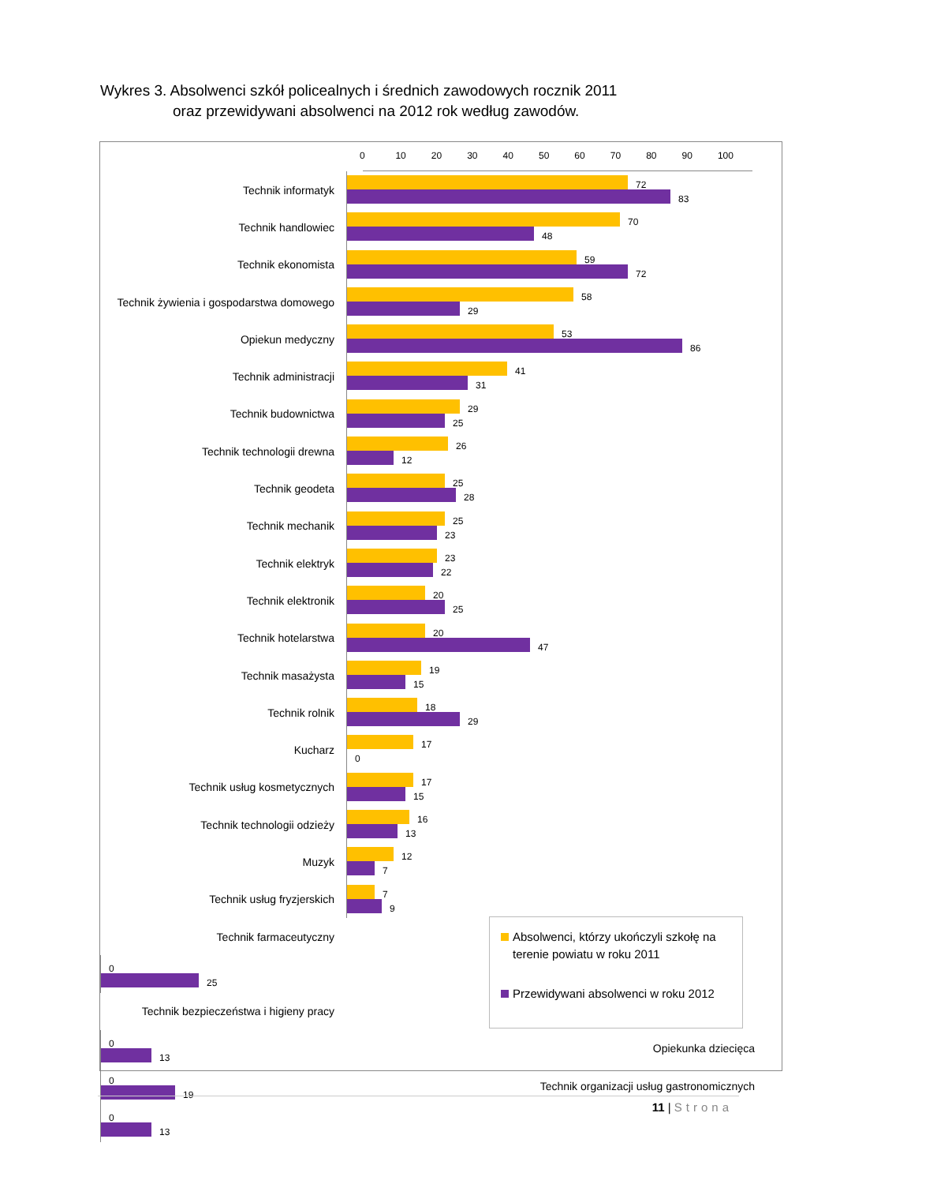Wykres 3. Absolwenci szkół policealnych i średnich zawodowych rocznik 2011
oraz przewidywani absolwenci na 2012 rok według zawodów.
0 10 20 30 40 50 60 70 80 90 100
Technik informatyk
72
83
Technik handlowiec
70
48
Technik ekonomista
59
72
Technik żywienia i gospodarstwa domowego
58
29
Opiekun medyczny
53
86
Technik administracji
41
31
Technik budownictwa
29
25
Technik technologii drewna
26
12
Technik geodeta
25
28
Technik mechanik
25
23
Technik elektryk
23
22
Technik elektronik
20
25
Technik hotelarstwa
20
47
Technik masażysta
19
15
Technik rolnik
18
29
Kucharz
17
0
Technik usług kosmetycznych
17
15
Technik technologii odzieży
16
13
Muzyk
12
7
Technik usług fryzjerskich
7
9
Technik farmaceutyczny
0
25
Technik bezpieczeństwa i higieny pracy
0
13
Opiekunka dziecięca
0
19
Technik organizacji usług gastronomicznych
0
13
Absolwenci, którzy ukończyli szkołę na terenie powiatu w roku 2011
Przewidywani absolwenci w roku 2012
11 | Strona